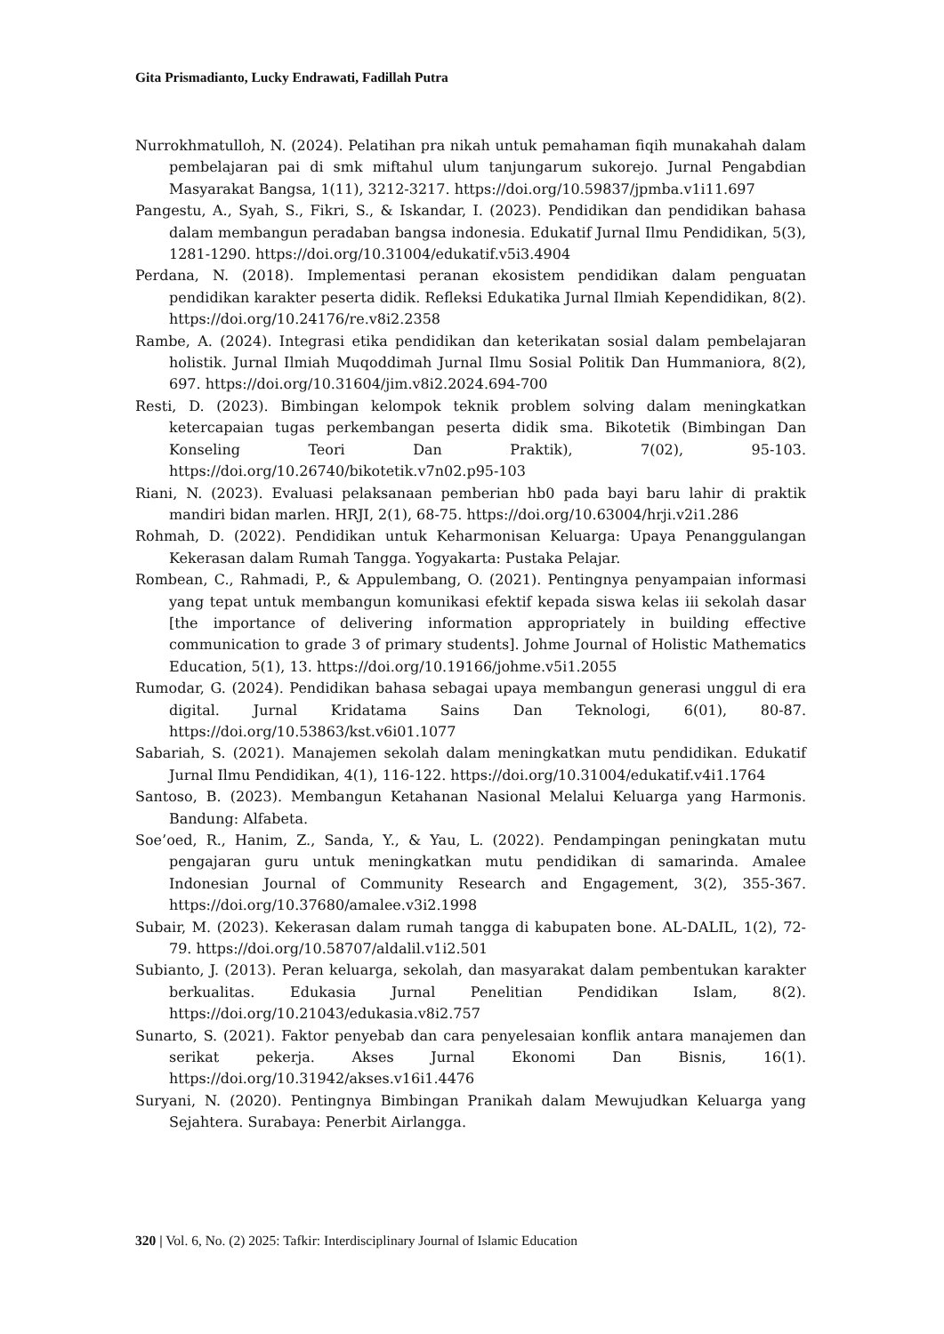Gita Prismadianto, Lucky Endrawati, Fadillah Putra
Nurrokhmatulloh, N. (2024). Pelatihan pra nikah untuk pemahaman fiqih munakahah dalam pembelajaran pai di smk miftahul ulum tanjungarum sukorejo. Jurnal Pengabdian Masyarakat Bangsa, 1(11), 3212-3217. https://doi.org/10.59837/jpmba.v1i11.697
Pangestu, A., Syah, S., Fikri, S., & Iskandar, I. (2023). Pendidikan dan pendidikan bahasa dalam membangun peradaban bangsa indonesia. Edukatif Jurnal Ilmu Pendidikan, 5(3), 1281-1290. https://doi.org/10.31004/edukatif.v5i3.4904
Perdana, N. (2018). Implementasi peranan ekosistem pendidikan dalam penguatan pendidikan karakter peserta didik. Refleksi Edukatika Jurnal Ilmiah Kependidikan, 8(2). https://doi.org/10.24176/re.v8i2.2358
Rambe, A. (2024). Integrasi etika pendidikan dan keterikatan sosial dalam pembelajaran holistik. Jurnal Ilmiah Muqoddimah Jurnal Ilmu Sosial Politik Dan Hummaniora, 8(2), 697. https://doi.org/10.31604/jim.v8i2.2024.694-700
Resti, D. (2023). Bimbingan kelompok teknik problem solving dalam meningkatkan ketercapaian tugas perkembangan peserta didik sma. Bikotetik (Bimbingan Dan Konseling Teori Dan Praktik), 7(02), 95-103. https://doi.org/10.26740/bikotetik.v7n02.p95-103
Riani, N. (2023). Evaluasi pelaksanaan pemberian hb0 pada bayi baru lahir di praktik mandiri bidan marlen. HRJI, 2(1), 68-75. https://doi.org/10.63004/hrji.v2i1.286
Rohmah, D. (2022). Pendidikan untuk Keharmonisan Keluarga: Upaya Penanggulangan Kekerasan dalam Rumah Tangga. Yogyakarta: Pustaka Pelajar.
Rombean, C., Rahmadi, P., & Appulembang, O. (2021). Pentingnya penyampaian informasi yang tepat untuk membangun komunikasi efektif kepada siswa kelas iii sekolah dasar [the importance of delivering information appropriately in building effective communication to grade 3 of primary students]. Johme Journal of Holistic Mathematics Education, 5(1), 13. https://doi.org/10.19166/johme.v5i1.2055
Rumodar, G. (2024). Pendidikan bahasa sebagai upaya membangun generasi unggul di era digital. Jurnal Kridatama Sains Dan Teknologi, 6(01), 80-87. https://doi.org/10.53863/kst.v6i01.1077
Sabariah, S. (2021). Manajemen sekolah dalam meningkatkan mutu pendidikan. Edukatif Jurnal Ilmu Pendidikan, 4(1), 116-122. https://doi.org/10.31004/edukatif.v4i1.1764
Santoso, B. (2023). Membangun Ketahanan Nasional Melalui Keluarga yang Harmonis. Bandung: Alfabeta.
Soe’oed, R., Hanim, Z., Sanda, Y., & Yau, L. (2022). Pendampingan peningkatan mutu pengajaran guru untuk meningkatkan mutu pendidikan di samarinda. Amalee Indonesian Journal of Community Research and Engagement, 3(2), 355-367. https://doi.org/10.37680/amalee.v3i2.1998
Subair, M. (2023). Kekerasan dalam rumah tangga di kabupaten bone. AL-DALIL, 1(2), 72-79. https://doi.org/10.58707/aldalil.v1i2.501
Subianto, J. (2013). Peran keluarga, sekolah, dan masyarakat dalam pembentukan karakter berkualitas. Edukasia Jurnal Penelitian Pendidikan Islam, 8(2). https://doi.org/10.21043/edukasia.v8i2.757
Sunarto, S. (2021). Faktor penyebab dan cara penyelesaian konflik antara manajemen dan serikat pekerja. Akses Jurnal Ekonomi Dan Bisnis, 16(1). https://doi.org/10.31942/akses.v16i1.4476
Suryani, N. (2020). Pentingnya Bimbingan Pranikah dalam Mewujudkan Keluarga yang Sejahtera. Surabaya: Penerbit Airlangga.
320 | Vol. 6, No. (2) 2025: Tafkir: Interdisciplinary Journal of Islamic Education